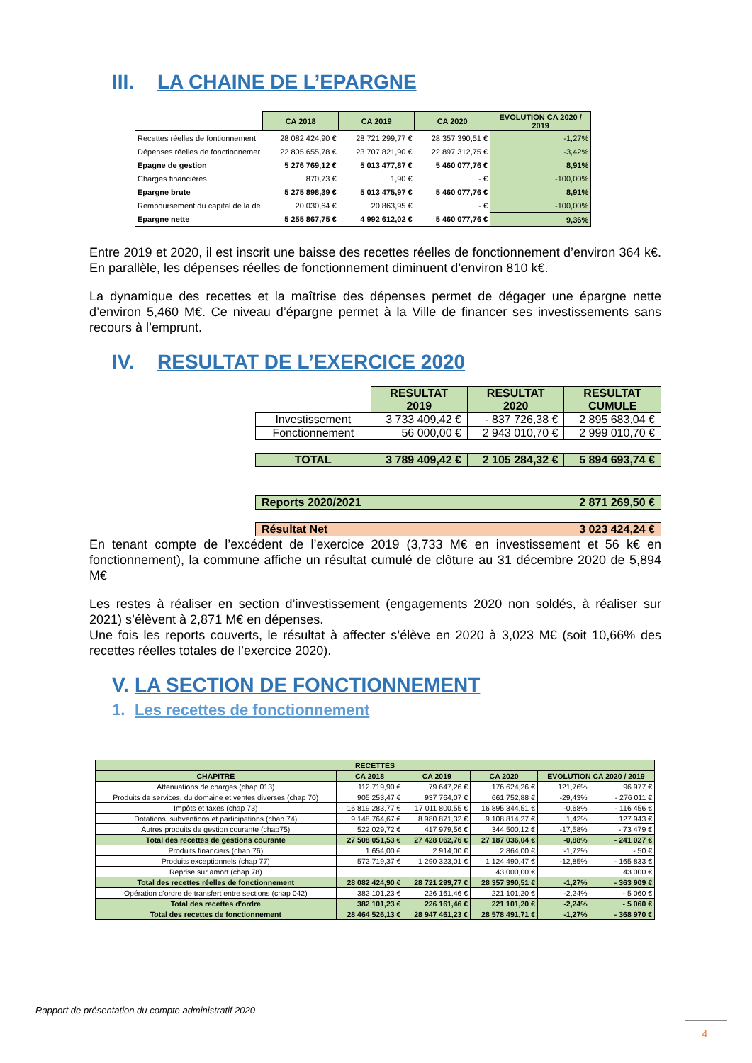III. LA CHAINE DE L’EPARGNE
| | CA 2018 | CA 2019 | CA 2020 | EVOLUTION CA 2020 / 2019 |
| --- | --- | --- | --- | --- |
| Recettes réelles de fontionnement | 28 082 424,90 € | 28 721 299,77 € | 28 357 390,51 € | -1,27% |
| Dépenses réelles de fonctionnemer | 22 805 655,78 € | 23 707 821,90 € | 22 897 312,75 € | -3,42% |
| Epagne de gestion | 5 276 769,12 € | 5 013 477,87 € | 5 460 077,76 € | 8,91% |
| Charges financières | 870,73 € | 1,90 € | - € | -100,00% |
| Epargne brute | 5 275 898,39 € | 5 013 475,97 € | 5 460 077,76 € | 8,91% |
| Remboursement du capital de la de | 20 030,64 € | 20 863,95 € | - € | -100,00% |
| Epargne nette | 5 255 867,75 € | 4 992 612,02 € | 5 460 077,76 € | 9,36% |
Entre 2019 et 2020, il est inscrit une baisse des recettes réelles de fonctionnement d’environ 364 k€. En parallèle, les dépenses réelles de fonctionnement diminuent d’environ 810 k€.
La dynamique des recettes et la maîtrise des dépenses permet de dégager une épargne nette d’environ 5,460 M€. Ce niveau d’épargne permet à la Ville de financer ses investissements sans recours à l’emprunt.
IV. RESULTAT DE L’EXERCICE 2020
| | RESULTAT 2019 | RESULTAT 2020 | RESULTAT CUMULE |
| --- | --- | --- | --- |
| Investissement | 3 733 409,42 € | - 837 726,38 € | 2 895 683,04 € |
| Fonctionnement | 56 000,00 € | 2 943 010,70 € | 2 999 010,70 € |
| TOTAL | 3 789 409,42 € | 2 105 284,32 € | 5 894 693,74 € |
| Reports 2020/2021 | | | 2 871 269,50 € |
| Résultat Net | | | 3 023 424,24 € |
En tenant compte de l’excédent de l’exercice 2019 (3,733 M€ en investissement et 56 k€ en fonctionnement), la commune affiche un résultat cumulé de clôture au 31 décembre 2020 de 5,894 M€
Les restes à réaliser en section d’investissement (engagements 2020 non soldés, à réaliser sur 2021) s’élèvent à 2,871 M€ en dépenses.
Une fois les reports couverts, le résultat à affecter s’élève en 2020 à 3,023 M€ (soit 10,66% des recettes réelles totales de l’exercice 2020).
V. LA SECTION DE FONCTIONNEMENT
1. Les recettes de fonctionnement
| RECETTES | | | | | |
| --- | --- | --- | --- | --- | --- |
| CHAPITRE | CA 2018 | CA 2019 | CA 2020 | EVOLUTION CA 2020 / 2019 | |
| Attenuations de charges (chap 013) | 112 719,90 € | 79 647,26 € | 176 624,26 € | 121,76% | 96 977 € |
| Produits de services, du domaine et ventes diverses (chap 70) | 905 253,47 € | 937 764,07 € | 661 752,88 € | -29,43% | - 276 011 € |
| Impôts et taxes (chap 73) | 16 819 283,77 € | 17 011 800,55 € | 16 895 344,51 € | -0,68% | - 116 456 € |
| Dotations, subventions et participations (chap 74) | 9 148 764,67 € | 8 980 871,32 € | 9 108 814,27 € | 1,42% | 127 943 € |
| Autres produits de gestion courante (chap75) | 522 029,72 € | 417 979,56 € | 344 500,12 € | -17,58% | - 73 479 € |
| Total des recettes de gestions courante | 27 508 051,53 € | 27 428 062,76 € | 27 187 036,04 € | -0,88% | - 241 027 € |
| Produits financiers (chap 76) | 1 654,00 € | 2 914,00 € | 2 864,00 € | -1,72% | - 50 € |
| Produits exceptionnels (chap 77) | 572 719,37 € | 1 290 323,01 € | 1 124 490,47 € | -12,85% | - 165 833 € |
| Reprise sur amort (chap 78) | | | 43 000,00 € | | 43 000 € |
| Total des recettes réelles de fonctionnement | 28 082 424,90 € | 28 721 299,77 € | 28 357 390,51 € | -1,27% | - 363 909 € |
| Opération d'ordre de transfert entre sections (chap 042) | 382 101,23 € | 226 161,46 € | 221 101,20 € | -2,24% | - 5 060 € |
| Total des recettes d'ordre | 382 101,23 € | 226 161,46 € | 221 101,20 € | -2,24% | - 5 060 € |
| Total des recettes de fonctionnement | 28 464 526,13 € | 28 947 461,23 € | 28 578 491,71 € | -1,27% | - 368 970 € |
Rapport de présentation du compte administratif 2020
4